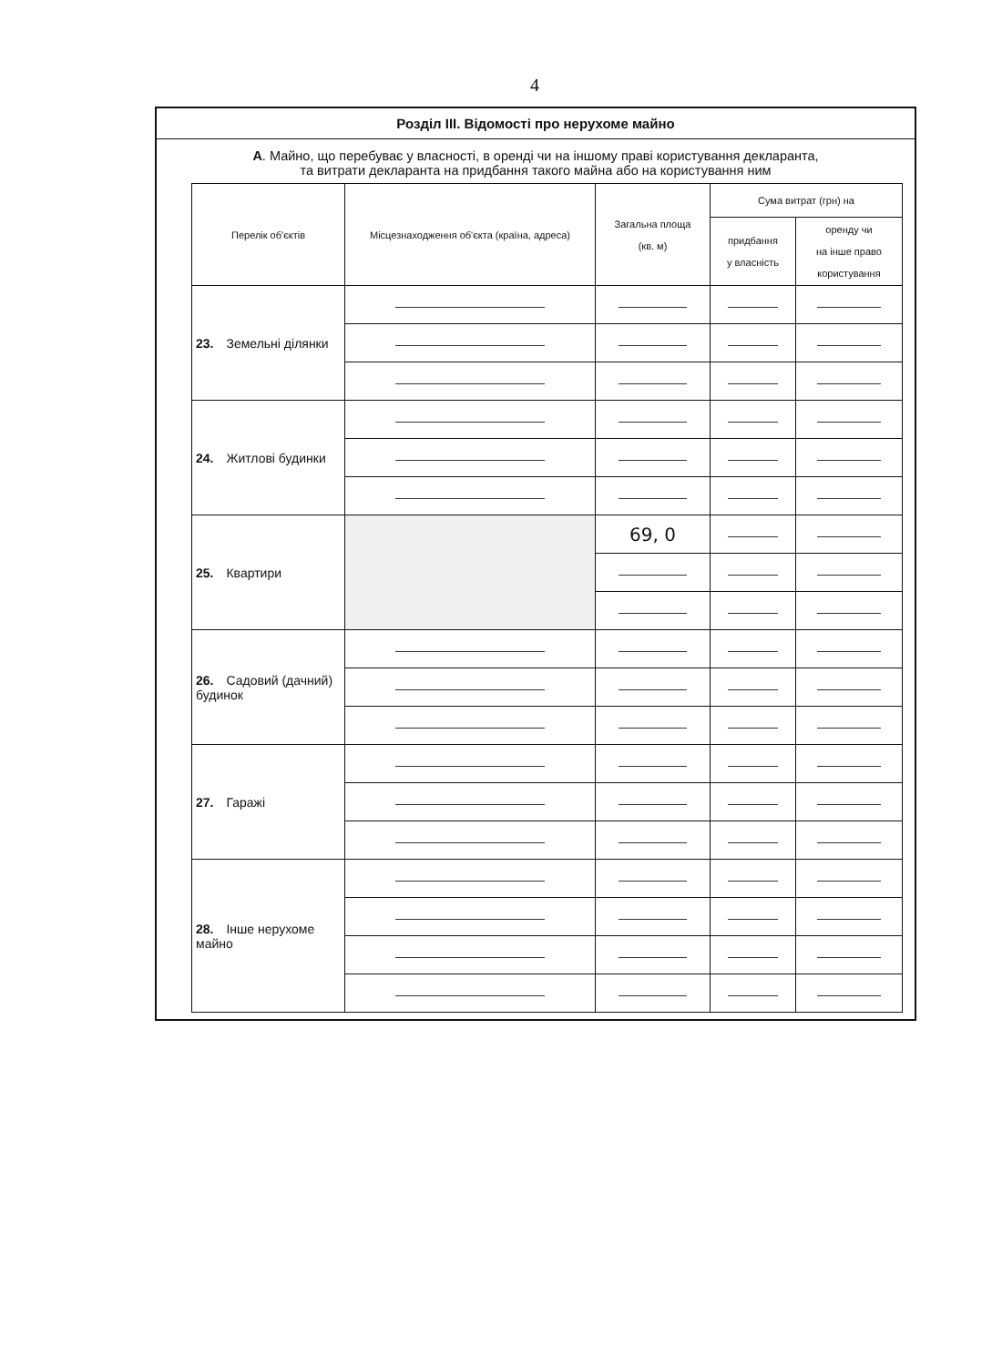4
Розділ III. Відомості про нерухоме майно
А. Майно, що перебуває у власності, в оренді чи на іншому праві користування декларанта,
та витрати декларанта на придбання такого майна або на користування ним
| Перелік об'єктів | Місцезнаходження об'єкта (країна, адреса) | Загальна площа (кв. м) | Сума витрат (грн) на | |
| --- | --- | --- | --- | --- |
| | | | придбання у власність | оренду чи на інше право користування |
| 23. Земельні ділянки | | | | |
| 24. Житлові будинки | | | | |
| 25. Квартири | | 69, 0 | | |
| 26. Садовий (дачний) будинок | | | | |
| 27. Гаражі | | | | |
| 28. Інше нерухоме майно | | | | |